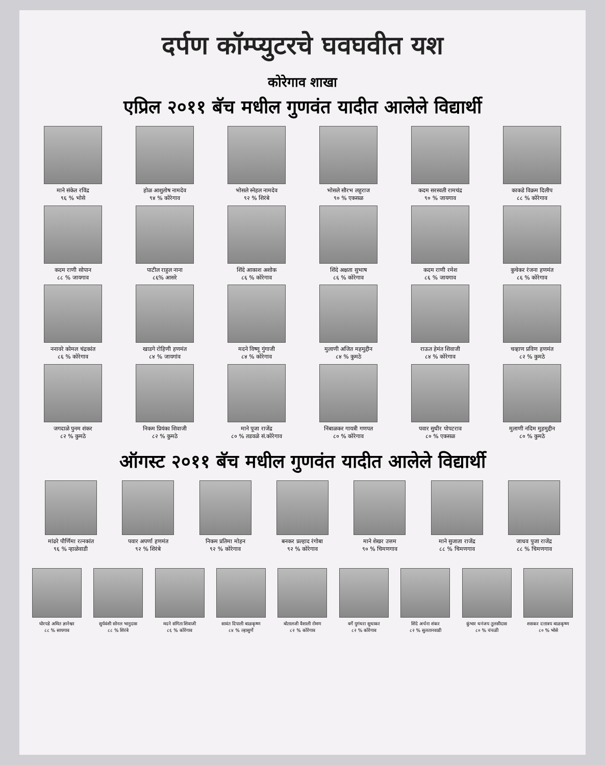दर्पण कॉम्प्युटरचे घवघवीत यश
कोरेगाव शाखा
एप्रिल २०११ बॅच मधील गुणवंत यादीत आलेले विद्यार्थी
माने संकेत रविंद्र
९६ % भोसे
होळ आशुतोष नामदेव
९४ % कोरेगाव
भोसले स्नेहल नामदेव
९२ % शिरंबे
भोसले सौरभ लहुराज
९० % एकसळ
कदम सरस्वती रामचंद्र
९० % जायगाव
काकडे विक्रम दिलीप
८८ % कोरेगाव
कदम राणी सोपान
८८ % जायगाव
पाटील राहुल नाना
८६% आसरे
शिंदे आकाश अशोक
८६ % कोरेगाव
शिंदे अक्षता सुभाष
८६ % कोरेगाव
कदम राणी रमेश
८६ % जायगाव
कुचेकर रंजना हणमंत
८६ % कोरेगाव
ननावरे कोमल चंद्रकांत
८६ % कोरेगाव
खाडगे रोहिणी हणमंत
८४ % जायगांव
मदने विष्णू गुंगाजी
८४ % कोरेगाव
मुलाणी अजित महमुद्दीन
८४ % कुमठे
राऊत हेमंत शिवाजी
८४ % कोरेगाव
चव्हाण प्रविण हणमंत
८२ % कुमठे
जगदाळे पुनम शंकर
८२ % कुमठे
निकम प्रियंका शिवाजी
८२ % कुमठे
माने पूजा राजेंद्र
८० % तडवळे सं.कोरेगाव
निंबाळकर गायत्री गणपत
८० % कोरेगाव
पवार सुधीर पोपटराव
८० % एकसळ
मुलाणी नदिम मुहमुद्दीन
८० % कुमठे
ऑगस्ट २०११ बॅच मधील गुणवंत यादीत आलेले विद्यार्थी
मांढरे पौर्णिमा रत्नकांत
९६ % न्हाळेवाडी
पवार अपर्णा हणमंत
९२ % शिरंबे
निकम प्रतिमा मोहन
९२ % कोरेगाव
बनकर प्रल्हाद रंगोबा
९२ % कोरेगाव
माने शेखर उत्तम
९० % चिमणगाव
माने सुजाता राजेंद्र
८८ % चिमणगाव
जाधव पुजा राजेंद्र
८८ % चिमणगाव
घोरपडे अमित ज्ञानेश्वर
८८ % सायगाव
सुर्यवंशी सोनल भानुदास
८८ % शिरंबे
मदने संगिता शिवाजी
८६ % कोरेगाव
सावंत दिपाली बाळकृष्ण
८४ % ल्हासुर्णे
बोतालजी वैशाली रोमण
८२ % कोरेगाव
बर्गे युगंधरा सुधाकर
८२ % कोरेगाव
शिंदे अर्चना शंकर
८२ % सुलतानवाडी
कुंभार धनंजय तुलसीदास
८० % चंचळी
शसकर दत्तात्रय बाळकृष्ण
८० % भोसे